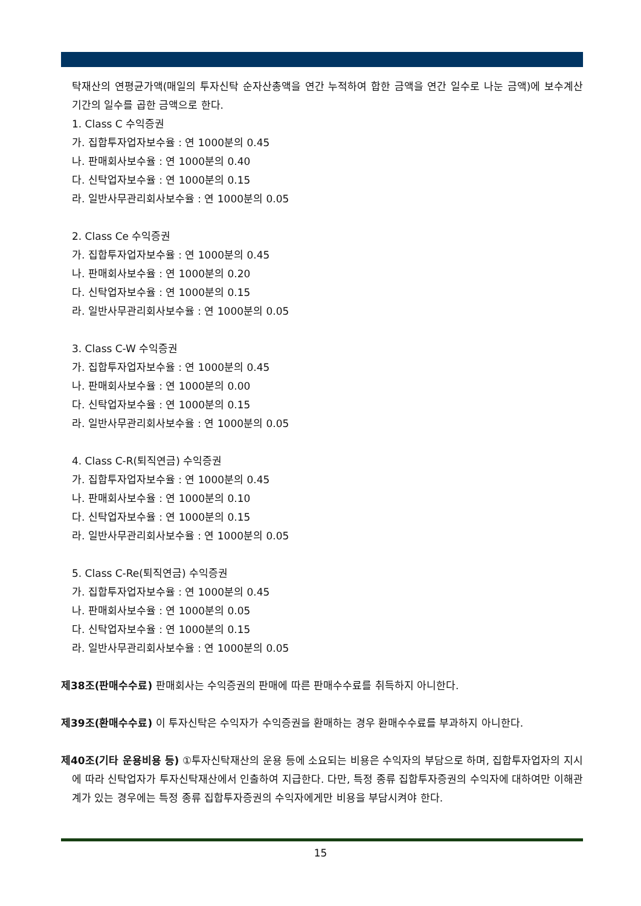탁재산의 연평균가액(매일의 투자신탁 순자산총액을 연간 누적하여 합한 금액을 연간 일수로 나눈 금액)에 보수계산기간의 일수를 곱한 금액으로 한다.
1. Class C 수익증권
가. 집합투자업자보수율 : 연 1000분의 0.45
나. 판매회사보수율 : 연 1000분의 0.40
다. 신탁업자보수율 : 연 1000분의 0.15
라. 일반사무관리회사보수율 : 연 1000분의 0.05
2. Class Ce 수익증권
가. 집합투자업자보수율 : 연 1000분의 0.45
나. 판매회사보수율 : 연 1000분의 0.20
다. 신탁업자보수율 : 연 1000분의 0.15
라. 일반사무관리회사보수율 : 연 1000분의 0.05
3. Class C-W 수익증권
가. 집합투자업자보수율 : 연 1000분의 0.45
나. 판매회사보수율 : 연 1000분의 0.00
다. 신탁업자보수율 : 연 1000분의 0.15
라. 일반사무관리회사보수율 : 연 1000분의 0.05
4. Class C-R(퇴직연금) 수익증권
가. 집합투자업자보수율 : 연 1000분의 0.45
나. 판매회사보수율 : 연 1000분의 0.10
다. 신탁업자보수율 : 연 1000분의 0.15
라. 일반사무관리회사보수율 : 연 1000분의 0.05
5. Class C-Re(퇴직연금) 수익증권
가. 집합투자업자보수율 : 연 1000분의 0.45
나. 판매회사보수율 : 연 1000분의 0.05
다. 신탁업자보수율 : 연 1000분의 0.15
라. 일반사무관리회사보수율 : 연 1000분의 0.05
제38조(판매수수료) 판매회사는 수익증권의 판매에 따른 판매수수료를 취득하지 아니한다.
제39조(환매수수료) 이 투자신탁은 수익자가 수익증권을 환매하는 경우 환매수수료를 부과하지 아니한다.
제40조(기타 운용비용 등) ①투자신탁재산의 운용 등에 소요되는 비용은 수익자의 부담으로 하며, 집합투자업자의 지시에 따라 신탁업자가 투자신탁재산에서 인출하여 지급한다. 다만, 특정 종류 집합투자증권의 수익자에 대하여만 이해관계가 있는 경우에는 특정 종류 집합투자증권의 수익자에게만 비용을 부담시켜야 한다.
15